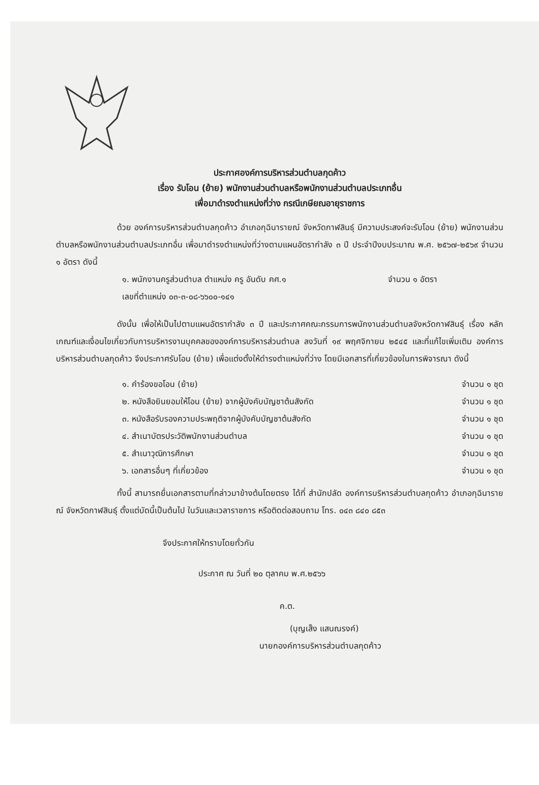ประกาศองค์การบริหารส่วนตำบลกุดค้าว
เรื่อง รับโอน (ย้าย) พนักงานส่วนตำบลหรือพนักงานส่วนตำบลประเภทอื่น
เพื่อมาดำรงตำแหน่งที่ว่าง กรณีเกษียณอายุราชการ
ด้วย องค์การบริหารส่วนตำบลกุดค้าว อำเภอกุฉินารายณ์ จังหวัดกาฬสินธุ์ มีความประสงค์จะรับโอน (ย้าย) พนักงานส่วนตำบลหรือพนักงานส่วนตำบลประเภทอื่น เพื่อมาดำรงตำแหน่งที่ว่างตามแผนอัตรากำลัง ๓ ปี ประจำปีงบประมาณ พ.ศ. ๒๕๖๗-๒๕๖๙ จำนวน ๑ อัตรา ดังนี้
๑. พนักงานครูส่วนตำบล ตำแหน่ง ครู อันดับ คศ.๑ จำนวน ๑ อัตรา
เลขที่ตำแหน่ง ๐๓-๓-๐๘-๖๖๐๐-๑๔๑
ดังนั้น เพื่อให้เป็นไปตามแผนอัตรากำลัง ๓ ปี และประกาศคณะกรรมการพนักงานส่วนตำบลจังหวัดกาฬสินธุ์ เรื่อง หลักเกณฑ์และเงื่อนไขเกี่ยวกับการบริหารงานบุคคลขององค์การบริหารส่วนตำบล ลงวันที่ ๑๙ พฤศจิกายน ๒๕๔๕ และที่แก้ไขเพิ่มเติม องค์การบริหารส่วนตำบลกุดค้าว จึงประกาศรับโอน (ย้าย) เพื่อแต่งตั้งให้ดำรงตำแหน่งที่ว่าง โดยมีเอกสารที่เกี่ยวข้องในการพิจารณา ดังนี้
๑. คำร้องขอโอน (ย้าย) จำนวน ๑ ชุด
๒. หนังสือยินยอมให้โอน (ย้าย) จากผู้บังคับบัญชาต้นสังกัด จำนวน ๑ ชุด
๓. หนังสือรับรองความประพฤติจากผู้บังคับบัญชาต้นสังกัด จำนวน ๑ ชุด
๔. สำเนาบัตรประวัติพนักงานส่วนตำบล จำนวน ๑ ชุด
๕. สำเนาวุฒิการศึกษา จำนวน ๑ ชุด
๖. เอกสารอื่นๆ ที่เกี่ยวข้อง จำนวน ๑ ชุด
ทั้งนี้ สามารถยื่นเอกสารตามที่กล่าวมาข้างต้นโดยตรง ได้ที่ สำนักปลัด องค์การบริหารส่วนตำบลกุดค้าว อำเภอกุฉินารายณ์ จังหวัดกาฬสินธุ์ ตั้งแต่บัดนี้เป็นต้นไป ในวันและเวลาราชการ หรือติดต่อสอบถาม โทร. ๐๔๓ ๘๔๐ ๘๕๓
จึงประกาศให้ทราบโดยทั่วกัน
ประกาศ ณ วันที่ ๒๐ ตุลาคม พ.ศ.๒๕๖๖
ค.ต.
(บุญเส็ง แสนณรงค์)
นายกองค์การบริหารส่วนตำบลกุดค้าว